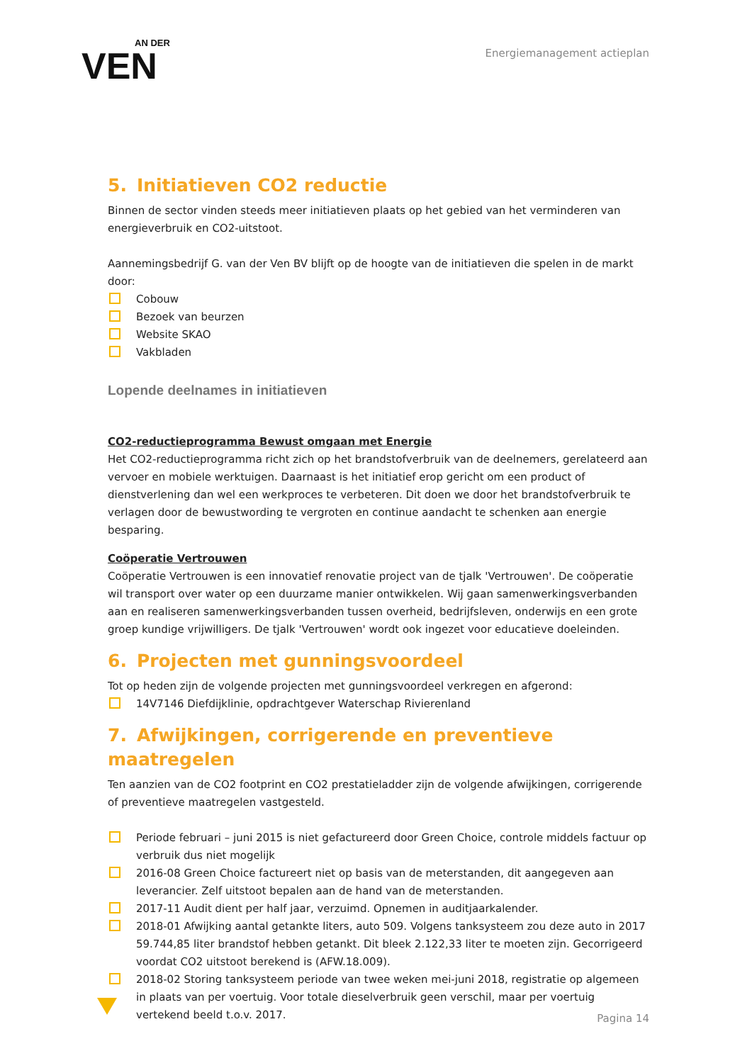AN DER
VEN
Energiemanagement actieplan
5. Initiatieven CO2 reductie
Binnen de sector vinden steeds meer initiatieven plaats op het gebied van het verminderen van energieverbruik en CO2-uitstoot.
Aannemingsbedrijf G. van der Ven BV blijft op de hoogte van de initiatieven die spelen in de markt door:
Cobouw
Bezoek van beurzen
Website SKAO
Vakbladen
Lopende deelnames in initiatieven
CO2-reductieprogramma Bewust omgaan met Energie
Het CO2-reductieprogramma richt zich op het brandstofverbruik van de deelnemers, gerelateerd aan vervoer en mobiele werktuigen. Daarnaast is het initiatief erop gericht om een product of dienstverlening dan wel een werkproces te verbeteren. Dit doen we door het brandstofverbruik te verlagen door de bewustwording te vergroten en continue aandacht te schenken aan energie besparing.
Coöperatie Vertrouwen
Coöperatie Vertrouwen is een innovatief renovatie project van de tjalk 'Vertrouwen'. De coöperatie wil transport over water op een duurzame manier ontwikkelen. Wij gaan samenwerkingsverbanden aan en realiseren samenwerkingsverbanden tussen overheid, bedrijfsleven, onderwijs en een grote groep kundige vrijwilligers. De tjalk 'Vertrouwen' wordt ook ingezet voor educatieve doeleinden.
6. Projecten met gunningsvoordeel
Tot op heden zijn de volgende projecten met gunningsvoordeel verkregen en afgerond:
14V7146 Diefdijklinie, opdrachtgever Waterschap Rivierenland
7. Afwijkingen, corrigerende en preventieve maatregelen
Ten aanzien van de CO2 footprint en CO2 prestatieladder zijn de volgende afwijkingen, corrigerende of preventieve maatregelen vastgesteld.
Periode februari – juni 2015 is niet gefactureerd door Green Choice, controle middels factuur op verbruik dus niet mogelijk
2016-08 Green Choice factureert niet op basis van de meterstanden, dit aangegeven aan leverancier. Zelf uitstoot bepalen aan de hand van de meterstanden.
2017-11 Audit dient per half jaar, verzuimd. Opnemen in auditjaarkalender.
2018-01 Afwijking aantal getankte liters, auto 509. Volgens tanksysteem zou deze auto in 2017 59.744,85 liter brandstof hebben getankt. Dit bleek 2.122,33 liter te moeten zijn. Gecorrigeerd voordat CO2 uitstoot berekend is (AFW.18.009).
2018-02 Storing tanksysteem periode van twee weken mei-juni 2018, registratie op algemeen in plaats van per voertuig. Voor totale dieselverbruik geen verschil, maar per voertuig vertekend beeld t.o.v. 2017.
Pagina 14